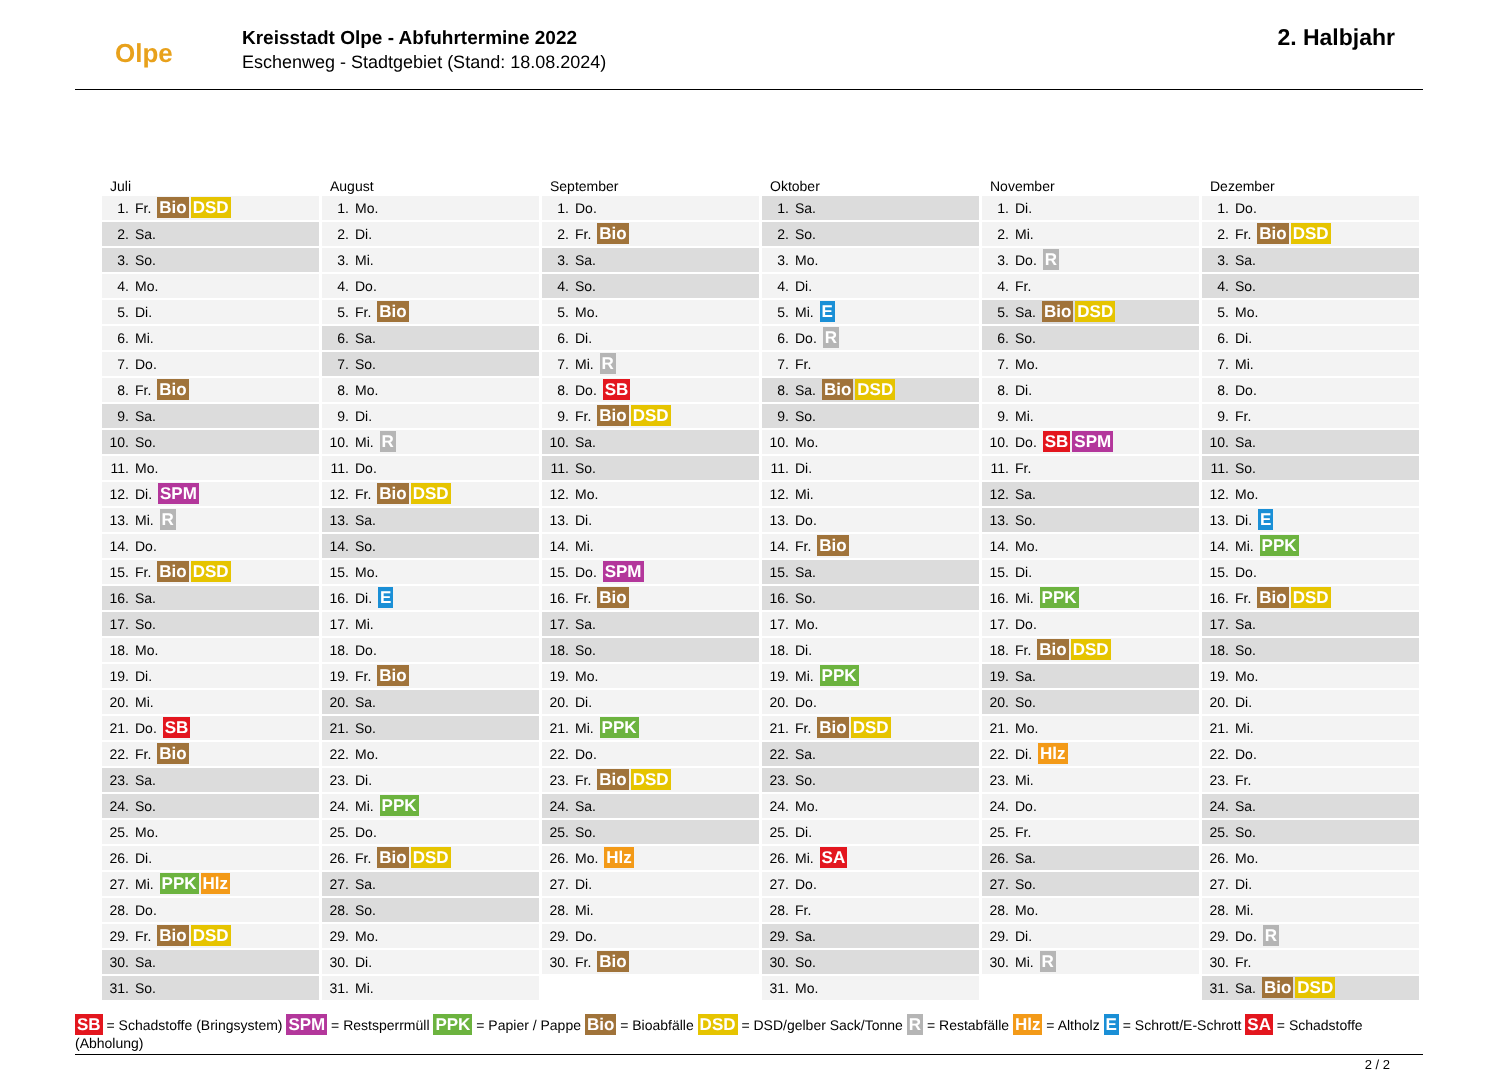Olpe
Kreisstadt Olpe - Abfuhrtermine 2022
Eschenweg - Stadtgebiet (Stand: 18.08.2024)
2. Halbjahr
| Juli |
| --- |
| 1. Fr. Bio DSD |
| 2. Sa. |
| 3. So. |
| 4. Mo. |
| 5. Di. |
| 6. Mi. |
| 7. Do. |
| 8. Fr. Bio |
| 9. Sa. |
| 10. So. |
| 11. Mo. |
| 12. Di. SPM |
| 13. Mi. R |
| 14. Do. |
| 15. Fr. Bio DSD |
| 16. Sa. |
| 17. So. |
| 18. Mo. |
| 19. Di. |
| 20. Mi. |
| 21. Do. SB |
| 22. Fr. Bio |
| 23. Sa. |
| 24. So. |
| 25. Mo. |
| 26. Di. |
| 27. Mi. PPK Hlz |
| 28. Do. |
| 29. Fr. Bio DSD |
| 30. Sa. |
| 31. So. |
| August |
| --- |
| 1. Mo. |
| 2. Di. |
| 3. Mi. |
| 4. Do. |
| 5. Fr. Bio |
| 6. Sa. |
| 7. So. |
| 8. Mo. |
| 9. Di. |
| 10. Mi. R |
| 11. Do. |
| 12. Fr. Bio DSD |
| 13. Sa. |
| 14. So. |
| 15. Mo. |
| 16. Di. E |
| 17. Mi. |
| 18. Do. |
| 19. Fr. Bio |
| 20. Sa. |
| 21. So. |
| 22. Mo. |
| 23. Di. |
| 24. Mi. PPK |
| 25. Do. |
| 26. Fr. Bio DSD |
| 27. Sa. |
| 28. So. |
| 29. Mo. |
| 30. Di. |
| 31. Mi. |
| September |
| --- |
| 1. Do. |
| 2. Fr. Bio |
| 3. Sa. |
| 4. So. |
| 5. Mo. |
| 6. Di. |
| 7. Mi. R |
| 8. Do. SB |
| 9. Fr. Bio DSD |
| 10. Sa. |
| 11. So. |
| 12. Mo. |
| 13. Di. |
| 14. Mi. |
| 15. Do. SPM |
| 16. Fr. Bio |
| 17. Sa. |
| 18. So. |
| 19. Mo. |
| 20. Di. |
| 21. Mi. PPK |
| 22. Do. |
| 23. Fr. Bio DSD |
| 24. Sa. |
| 25. So. |
| 26. Mo. Hlz |
| 27. Di. |
| 28. Mi. |
| 29. Do. |
| 30. Fr. Bio |
| Oktober |
| --- |
| 1. Sa. |
| 2. So. |
| 3. Mo. |
| 4. Di. |
| 5. Mi. E |
| 6. Do. R |
| 7. Fr. |
| 8. Sa. Bio DSD |
| 9. So. |
| 10. Mo. |
| 11. Di. |
| 12. Mi. |
| 13. Do. |
| 14. Fr. Bio |
| 15. Sa. |
| 16. So. |
| 17. Mo. |
| 18. Di. |
| 19. Mi. PPK |
| 20. Do. |
| 21. Fr. Bio DSD |
| 22. Sa. |
| 23. So. |
| 24. Mo. |
| 25. Di. |
| 26. Mi. SA |
| 27. Do. |
| 28. Fr. |
| 29. Sa. |
| 30. So. |
| 31. Mo. |
| November |
| --- |
| 1. Di. |
| 2. Mi. |
| 3. Do. R |
| 4. Fr. |
| 5. Sa. Bio DSD |
| 6. So. |
| 7. Mo. |
| 8. Di. |
| 9. Mi. |
| 10. Do. SB SPM |
| 11. Fr. |
| 12. Sa. |
| 13. So. |
| 14. Mo. |
| 15. Di. |
| 16. Mi. PPK |
| 17. Do. |
| 18. Fr. Bio DSD |
| 19. Sa. |
| 20. So. |
| 21. Mo. |
| 22. Di. Hlz |
| 23. Mi. |
| 24. Do. |
| 25. Fr. |
| 26. Sa. |
| 27. So. |
| 28. Mo. |
| 29. Di. |
| 30. Mi. R |
| Dezember |
| --- |
| 1. Do. |
| 2. Fr. Bio DSD |
| 3. Sa. |
| 4. So. |
| 5. Mo. |
| 6. Di. |
| 7. Mi. |
| 8. Do. |
| 9. Fr. |
| 10. Sa. |
| 11. So. |
| 12. Mo. |
| 13. Di. E |
| 14. Mi. PPK |
| 15. Do. |
| 16. Fr. Bio DSD |
| 17. Sa. |
| 18. So. |
| 19. Mo. |
| 20. Di. |
| 21. Mi. |
| 22. Do. |
| 23. Fr. |
| 24. Sa. |
| 25. So. |
| 26. Mo. |
| 27. Di. |
| 28. Mi. |
| 29. Do. R |
| 30. Fr. |
| 31. Sa. Bio DSD |
SB = Schadstoffe (Bringsystem) SPM = Restsperrmüll PPK = Papier / Pappe Bio = Bioabfälle DSD = DSD/gelber Sack/Tonne R = Restabfälle Hlz = Altholz E = Schrott/E-Schrott SA = Schadstoffe (Abholung)
2 / 2